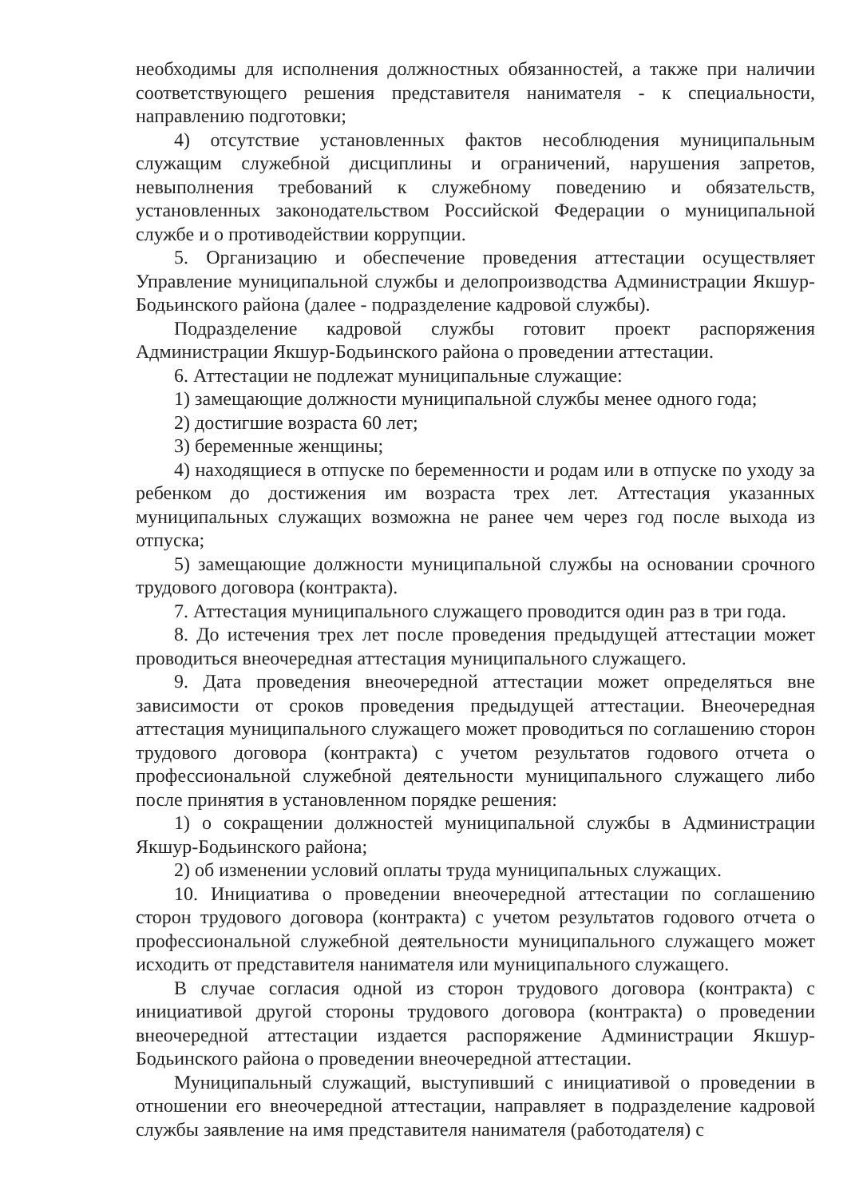необходимы для исполнения должностных обязанностей, а также при наличии соответствующего решения представителя нанимателя - к специальности, направлению подготовки;
4) отсутствие установленных фактов несоблюдения муниципальным служащим служебной дисциплины и ограничений, нарушения запретов, невыполнения требований к служебному поведению и обязательств, установленных законодательством Российской Федерации о муниципальной службе и о противодействии коррупции.
5. Организацию и обеспечение проведения аттестации осуществляет Управление муниципальной службы и делопроизводства Администрации Якшур-Бодьинского района (далее - подразделение кадровой службы).
Подразделение кадровой службы готовит проект распоряжения Администрации Якшур-Бодьинского района о проведении аттестации.
6. Аттестации не подлежат муниципальные служащие:
1) замещающие должности муниципальной службы менее одного года;
2) достигшие возраста 60 лет;
3) беременные женщины;
4) находящиеся в отпуске по беременности и родам или в отпуске по уходу за ребенком до достижения им возраста трех лет. Аттестация указанных муниципальных служащих возможна не ранее чем через год после выхода из отпуска;
5) замещающие должности муниципальной службы на основании срочного трудового договора (контракта).
7. Аттестация муниципального служащего проводится один раз в три года.
8. До истечения трех лет после проведения предыдущей аттестации может проводиться внеочередная аттестация муниципального служащего.
9. Дата проведения внеочередной аттестации может определяться вне зависимости от сроков проведения предыдущей аттестации. Внеочередная аттестация муниципального служащего может проводиться по соглашению сторон трудового договора (контракта) с учетом результатов годового отчета о профессиональной служебной деятельности муниципального служащего либо после принятия в установленном порядке решения:
1) о сокращении должностей муниципальной службы в Администрации Якшур-Бодьинского района;
2) об изменении условий оплаты труда муниципальных служащих.
10. Инициатива о проведении внеочередной аттестации по соглашению сторон трудового договора (контракта) с учетом результатов годового отчета о профессиональной служебной деятельности муниципального служащего может исходить от представителя нанимателя или муниципального служащего.
В случае согласия одной из сторон трудового договора (контракта) с инициативой другой стороны трудового договора (контракта) о проведении внеочередной аттестации издается распоряжение Администрации Якшур-Бодьинского района о проведении внеочередной аттестации.
Муниципальный служащий, выступивший с инициативой о проведении в отношении его внеочередной аттестации, направляет в подразделение кадровой службы заявление на имя представителя нанимателя (работодателя) с